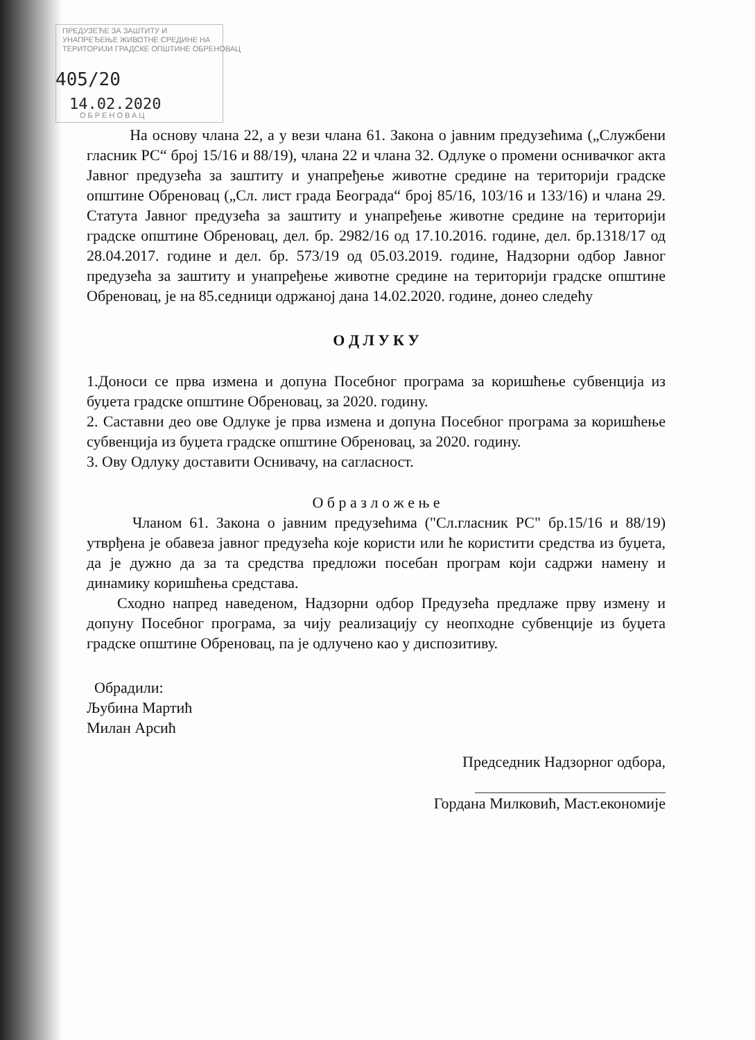ПРЕДУЗЕЋЕ ЗА ЗАШТИТУ И
УНАПРЕЂЕЊЕ ЖИВОТНЕ СРЕДИНЕ НА
ТЕРИТОРИЈИ ГРАДСКЕ ОПШТИНЕ ОБРЕНОВАЦ
405/20
14.02.2020
ОБРЕНОВАЦ
На основу члана 22, а у вези члана 61. Закона о јавним предузећима („Службени гласник РС“ број 15/16 и 88/19), члана 22 и члана 32. Одлуке о промени оснивачког акта Јавног предузећа за заштиту и унапређење животне средине на територији градске општине Обреновац („Сл. лист града Београда“ број 85/16, 103/16 и 133/16) и члана 29. Статута Јавног предузећа за заштиту и унапређење животне средине на територији градске општине Обреновац, дел. бр. 2982/16 од 17.10.2016. године, дел. бр.1318/17 од 28.04.2017. године и дел. бр. 573/19 од 05.03.2019. године, Надзорни одбор Јавног предузећа за заштиту и унапређење животне средине на територији градске општине Обреновац, је на 85.седници одржаној дана 14.02.2020. године, донео следећу
О Д Л У К У
1.Доноси се прва измена и допуна Посебног програма за коришћење субвенција из буџета градске општине Обреновац, за 2020. годину.
2. Саставни део ове Одлуке је прва измена и допуна Посебног програма за коришћење субвенција из буџета градске општине Обреновац, за 2020. годину.
3. Ову Одлуку доставити Оснивачу, на сагласност.
О б р а з л о ж е њ е
Чланом 61. Закона о јавним предузећима ("Сл.гласник РС" бр.15/16 и 88/19) утврђена је обавеза јавног предузећа које користи или ће користити средства из буџета, да је дужно да за та средства предложи посебан програм који садржи намену и динамику коришћења средстава.
Сходно напред наведеном, Надзорни одбор Предузећа предлаже прву измену и допуну Посебног програма, за чију реализацију су неопходне субвенције из буџета градске општине Обреновац, па је одлучено као у диспозитиву.
Обрадили:
Љубина Мартић
Милан Арсић
Председник Надзорног одбора,
Гордана Милковић, Маст.економије